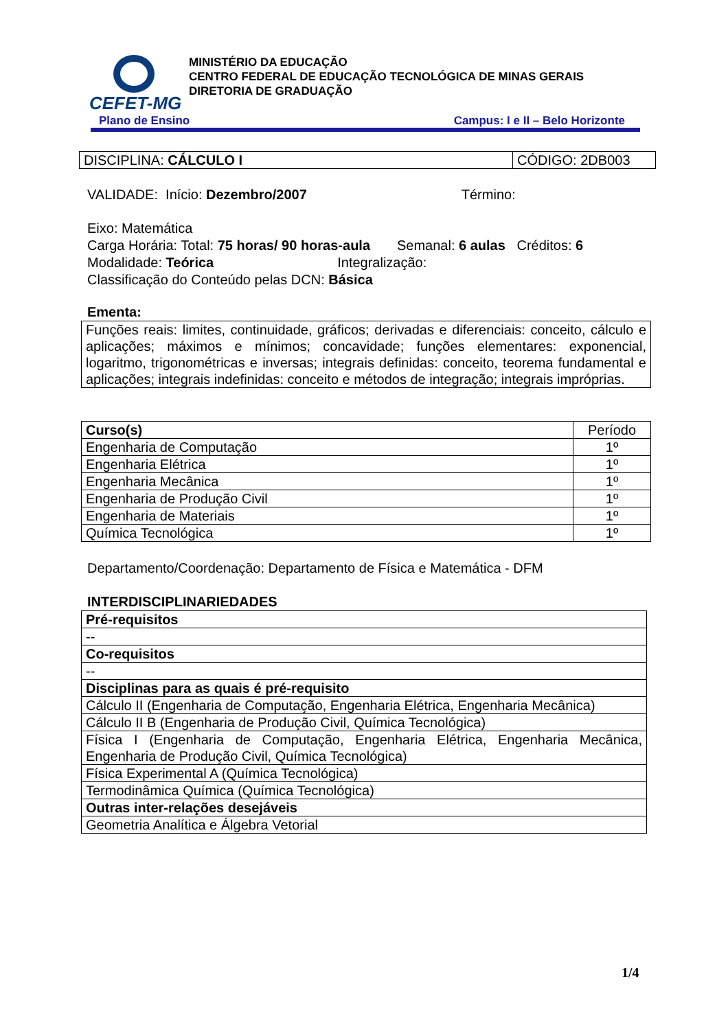CEFET-MG
MINISTÉRIO DA EDUCAÇÃO
CENTRO FEDERAL DE EDUCAÇÃO TECNOLÓGICA DE MINAS GERAIS
DIRETORIA DE GRADUAÇÃO
Plano de Ensino Campus: I e II – Belo Horizonte
| DISCIPLINA: CÁLCULO I | CÓDIGO: 2DB003 |
VALIDADE: Início: Dezembro/2007 Término:
Eixo: Matemática
Carga Horária: Total: 75 horas/ 90 horas-aula Semanal: 6 aulas Créditos: 6
Modalidade: Teórica Integralização:
Classificação do Conteúdo pelas DCN: Básica
Ementa:
| Funções reais: limites, continuidade, gráficos; derivadas e diferenciais: conceito, cálculo e aplicações; máximos e mínimos; concavidade; funções elementares: exponencial, logaritmo, trigonométricas e inversas; integrais definidas: conceito, teorema fundamental e aplicações; integrais indefinidas: conceito e métodos de integração; integrais impróprias. |
| Curso(s) | Período |
| --- | --- |
| Engenharia de Computação | 1º |
| Engenharia Elétrica | 1º |
| Engenharia Mecânica | 1º |
| Engenharia de Produção Civil | 1º |
| Engenharia de Materiais | 1º |
| Química Tecnológica | 1º |
Departamento/Coordenação: Departamento de Física e Matemática - DFM
INTERDISCIPLINARIEDADES
| Pré-requisitos |
| --- |
| -- |
| Co-requisitos |
| -- |
| Disciplinas para as quais é pré-requisito |
| Cálculo II (Engenharia de Computação, Engenharia Elétrica, Engenharia Mecânica) |
| Cálculo II B (Engenharia de Produção Civil, Química Tecnológica) |
| Física I (Engenharia de Computação, Engenharia Elétrica, Engenharia Mecânica, Engenharia de Produção Civil, Química Tecnológica) |
| Física Experimental A (Química Tecnológica) |
| Termodinâmica Química (Química Tecnológica) |
| Outras inter-relações desejáveis |
| Geometria Analítica e Álgebra Vetorial |
1/4